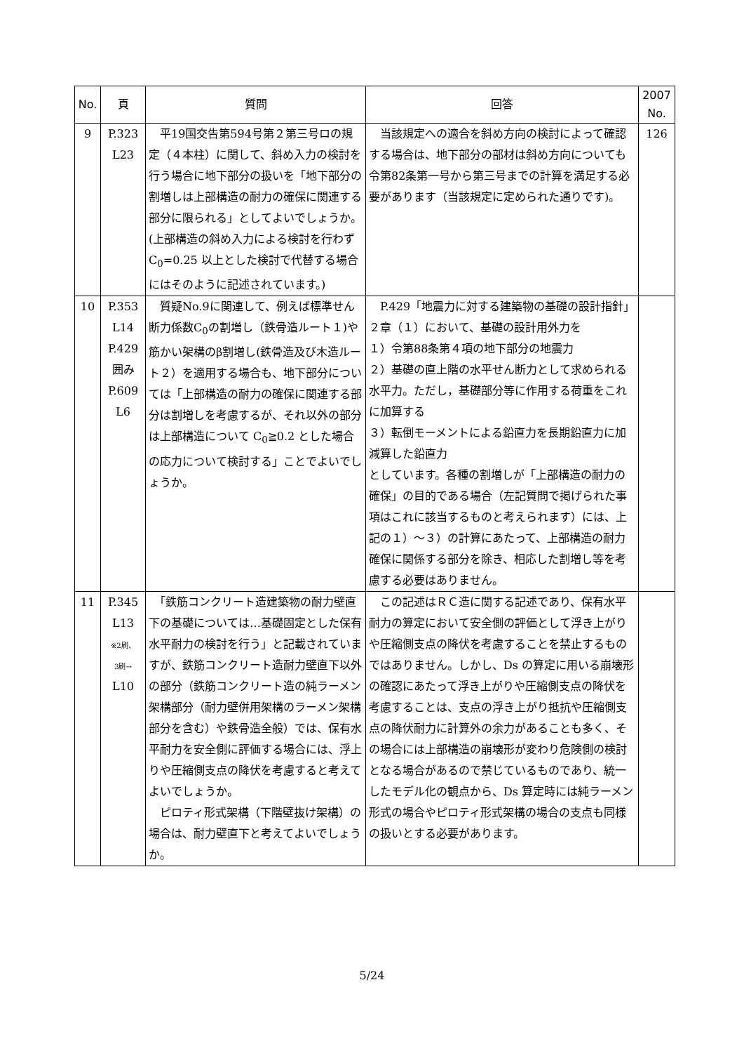| No. | 頁 | 質問 | 回答 | 2007 No. |
| --- | --- | --- | --- | --- |
| 9 | P.323 L23 | 平19国交告第594号第２第三号ロの規定（４本柱）に関して、斜め入力の検討を行う場合に地下部分の扱いを「地下部分の割増しは上部構造の耐力の確保に関連する部分に限られる」としてよいでしょうか。(上部構造の斜め入力による検討を行わずC<sub>0</sub>=0.25 以上とした検討で代替する場合にはそのように記述されています。) | 当該規定への適合を斜め方向の検討によって確認する場合は、地下部分の部材は斜め方向についても令第82条第一号から第三号までの計算を満足する必要があります（当該規定に定められた通りです)。 | 126 |
| 10 | P.353 L14 P.429 囲み P.609 L6 | 質疑No.9に関連して、例えば標準せん断力係数C<sub>0</sub>の割増し（鉄骨造ルート１)や筋かい架構のβ割増し(鉄骨造及び木造ルート２）を適用する場合も、地下部分については「上部構造の耐力の確保に関連する部分は割増しを考慮するが、それ以外の部分は上部構造について C<sub>0</sub>≧0.2 とした場合の応力について検討する」ことでよいでしょうか。 | P.429「地震力に対する建築物の基礎の設計指針」２章（１）において、基礎の設計用外力を １）令第88条第４項の地下部分の地震力 ２）基礎の直上階の水平せん断力として求められる水平力。ただし，基礎部分等に作用する荷重をこれに加算する ３）転倒モーメントによる鉛直力を長期鉛直力に加減算した鉛直力 としています。各種の割増しが「上部構造の耐力の確保」の目的である場合（左記質問で掲げられた事項はこれに該当するものと考えられます）には、上記の１）～３）の計算にあたって、上部構造の耐力確保に関係する部分を除き、相応した割増し等を考慮する必要はありません。 | |
| 11 | P.345 L13 ※2刷、 3刷→ L10 | 「鉄筋コンクリート造建築物の耐力壁直下の基礎については…基礎固定とした保有水平耐力の検討を行う」と記載されていますが、鉄筋コンクリート造耐力壁直下以外の部分（鉄筋コンクリート造の純ラーメン架構部分（耐力壁併用架構のラーメン架構部分を含む）や鉄骨造全般）では、保有水平耐力を安全側に評価する場合には、浮上りや圧縮側支点の降伏を考慮すると考えてよいでしょうか。 ピロティ形式架構（下階壁抜け架構）の場合は、耐力壁直下と考えてよいでしょうか。 | この記述はＲＣ造に関する記述であり、保有水平耐力の算定において安全側の評価として浮き上がりや圧縮側支点の降伏を考慮することを禁止するものではありません。しかし、Ds の算定に用いる崩壊形の確認にあたって浮き上がりや圧縮側支点の降伏を考慮することは、支点の浮き上がり抵抗や圧縮側支点の降伏耐力に計算外の余力があることも多く、その場合には上部構造の崩壊形が変わり危険側の検討となる場合があるので禁じているものであり、統一したモデル化の観点から、Ds 算定時には純ラーメン形式の場合やピロティ形式架構の場合の支点も同様の扱いとする必要があります。 | |
5/24